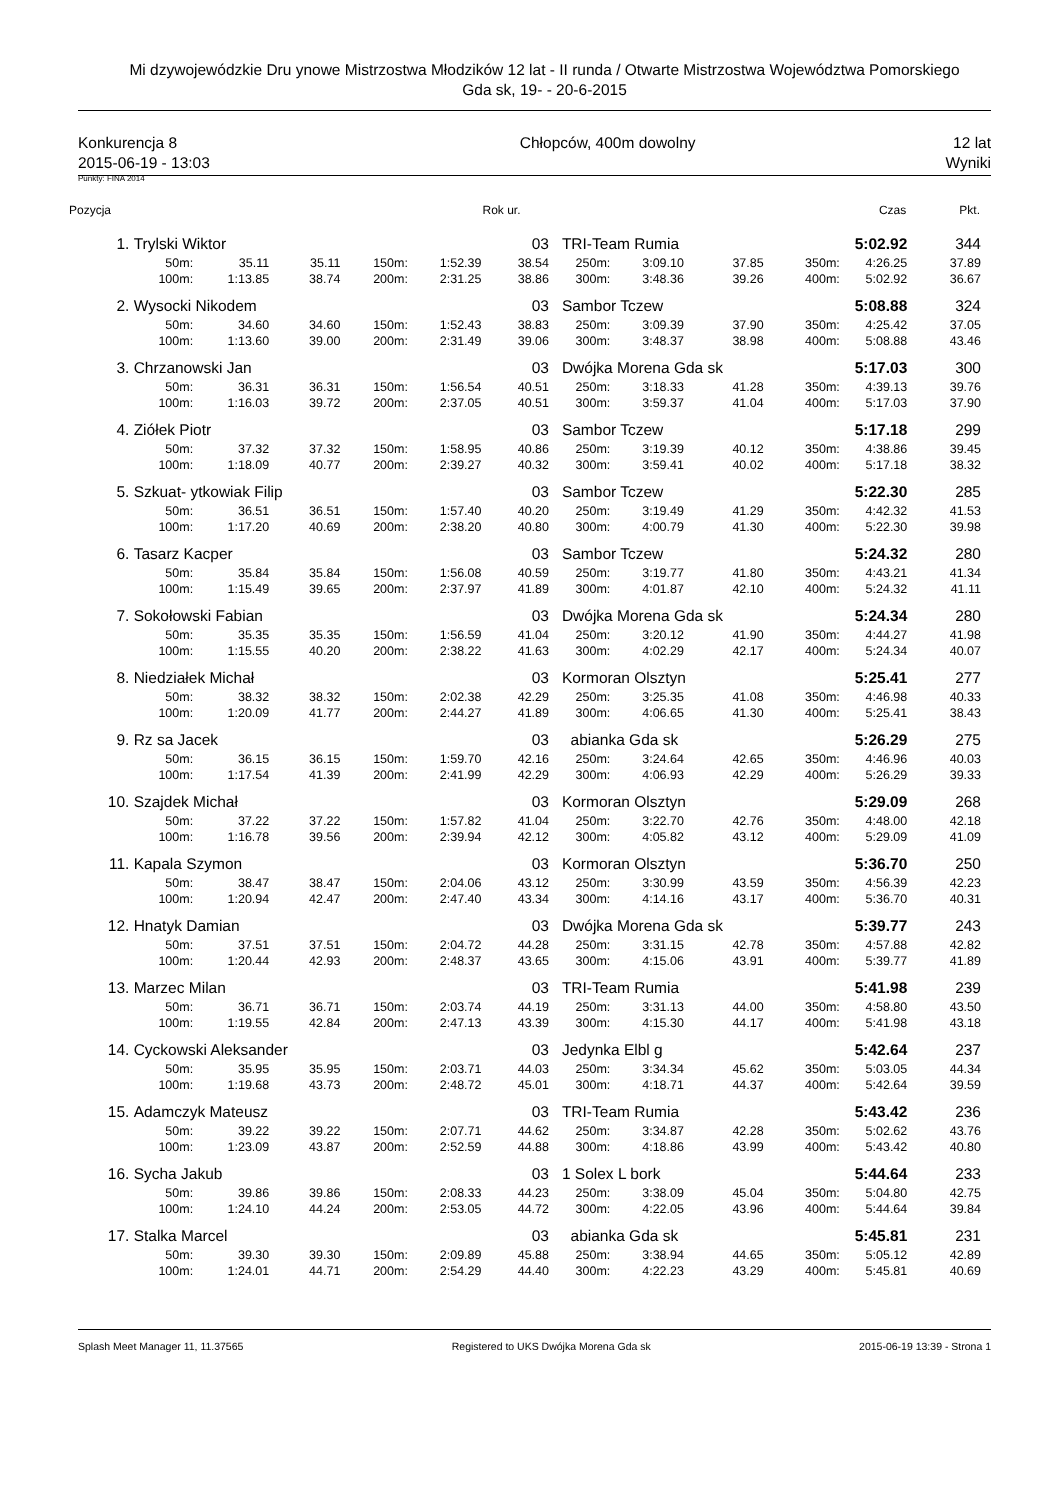Mi dzywojewódzkie Dru ynowe Mistrzostwa Młodzików 12 lat - II runda / Otwarte Mistrzostwa Województwa Pomorskiego
Gda sk, 19- - 20-6-2015
Konkurencja 8
2015-06-19 - 13:03
Chłopców, 400m dowolny 12 lat
Wyniki
Punkty: FINA 2014
| Pozycja | | | | | | Rok ur. | | | | Czas | | Pkt. |
| --- | --- | --- | --- | --- | --- | --- | --- | --- | --- | --- | --- | --- |
| 1. | Trylski Wiktor | | | | | 03 | TRI-Team Rumia | | | | 5:02.92 | 344 |
| | 50m: | 35.11 | 35.11 | 150m: | 1:52.39 | 38.54 | 250m: | 3:09.10 | 37.85 | 350m: | 4:26.25 | 37.89 |
| | 100m: | 1:13.85 | 38.74 | 200m: | 2:31.25 | 38.86 | 300m: | 3:48.36 | 39.26 | 400m: | 5:02.92 | 36.67 |
| 2. | Wysocki Nikodem | | | | | 03 | Sambor Tczew | | | | 5:08.88 | 324 |
| | 50m: | 34.60 | 34.60 | 150m: | 1:52.43 | 38.83 | 250m: | 3:09.39 | 37.90 | 350m: | 4:25.42 | 37.05 |
| | 100m: | 1:13.60 | 39.00 | 200m: | 2:31.49 | 39.06 | 300m: | 3:48.37 | 38.98 | 400m: | 5:08.88 | 43.46 |
| 3. | Chrzanowski Jan | | | | | 03 | Dwójka Morena Gda sk | | | | 5:17.03 | 300 |
| | 50m: | 36.31 | 36.31 | 150m: | 1:56.54 | 40.51 | 250m: | 3:18.33 | 41.28 | 350m: | 4:39.13 | 39.76 |
| | 100m: | 1:16.03 | 39.72 | 200m: | 2:37.05 | 40.51 | 300m: | 3:59.37 | 41.04 | 400m: | 5:17.03 | 37.90 |
| 4. | Ziółek Piotr | | | | | 03 | Sambor Tczew | | | | 5:17.18 | 299 |
| | 50m: | 37.32 | 37.32 | 150m: | 1:58.95 | 40.86 | 250m: | 3:19.39 | 40.12 | 350m: | 4:38.86 | 39.45 |
| | 100m: | 1:18.09 | 40.77 | 200m: | 2:39.27 | 40.32 | 300m: | 3:59.41 | 40.02 | 400m: | 5:17.18 | 38.32 |
| 5. | Szkuat- ytkowiak Filip | | | | | 03 | Sambor Tczew | | | | 5:22.30 | 285 |
| | 50m: | 36.51 | 36.51 | 150m: | 1:57.40 | 40.20 | 250m: | 3:19.49 | 41.29 | 350m: | 4:42.32 | 41.53 |
| | 100m: | 1:17.20 | 40.69 | 200m: | 2:38.20 | 40.80 | 300m: | 4:00.79 | 41.30 | 400m: | 5:22.30 | 39.98 |
| 6. | Tasarz Kacper | | | | | 03 | Sambor Tczew | | | | 5:24.32 | 280 |
| | 50m: | 35.84 | 35.84 | 150m: | 1:56.08 | 40.59 | 250m: | 3:19.77 | 41.80 | 350m: | 4:43.21 | 41.34 |
| | 100m: | 1:15.49 | 39.65 | 200m: | 2:37.97 | 41.89 | 300m: | 4:01.87 | 42.10 | 400m: | 5:24.32 | 41.11 |
| 7. | Sokołowski Fabian | | | | | 03 | Dwójka Morena Gda sk | | | | 5:24.34 | 280 |
| | 50m: | 35.35 | 35.35 | 150m: | 1:56.59 | 41.04 | 250m: | 3:20.12 | 41.90 | 350m: | 4:44.27 | 41.98 |
| | 100m: | 1:15.55 | 40.20 | 200m: | 2:38.22 | 41.63 | 300m: | 4:02.29 | 42.17 | 400m: | 5:24.34 | 40.07 |
| 8. | Niedziałek Michał | | | | | 03 | Kormoran Olsztyn | | | | 5:25.41 | 277 |
| | 50m: | 38.32 | 38.32 | 150m: | 2:02.38 | 42.29 | 250m: | 3:25.35 | 41.08 | 350m: | 4:46.98 | 40.33 |
| | 100m: | 1:20.09 | 41.77 | 200m: | 2:44.27 | 41.89 | 300m: | 4:06.65 | 41.30 | 400m: | 5:25.41 | 38.43 |
| 9. | Rz sa Jacek | | | | | 03 | abianka Gda sk | | | | 5:26.29 | 275 |
| | 50m: | 36.15 | 36.15 | 150m: | 1:59.70 | 42.16 | 250m: | 3:24.64 | 42.65 | 350m: | 4:46.96 | 40.03 |
| | 100m: | 1:17.54 | 41.39 | 200m: | 2:41.99 | 42.29 | 300m: | 4:06.93 | 42.29 | 400m: | 5:26.29 | 39.33 |
| 10. | Szajdek Michał | | | | | 03 | Kormoran Olsztyn | | | | 5:29.09 | 268 |
| | 50m: | 37.22 | 37.22 | 150m: | 1:57.82 | 41.04 | 250m: | 3:22.70 | 42.76 | 350m: | 4:48.00 | 42.18 |
| | 100m: | 1:16.78 | 39.56 | 200m: | 2:39.94 | 42.12 | 300m: | 4:05.82 | 43.12 | 400m: | 5:29.09 | 41.09 |
| 11. | Kapala Szymon | | | | | 03 | Kormoran Olsztyn | | | | 5:36.70 | 250 |
| | 50m: | 38.47 | 38.47 | 150m: | 2:04.06 | 43.12 | 250m: | 3:30.99 | 43.59 | 350m: | 4:56.39 | 42.23 |
| | 100m: | 1:20.94 | 42.47 | 200m: | 2:47.40 | 43.34 | 300m: | 4:14.16 | 43.17 | 400m: | 5:36.70 | 40.31 |
| 12. | Hnatyk Damian | | | | | 03 | Dwójka Morena Gda sk | | | | 5:39.77 | 243 |
| | 50m: | 37.51 | 37.51 | 150m: | 2:04.72 | 44.28 | 250m: | 3:31.15 | 42.78 | 350m: | 4:57.88 | 42.82 |
| | 100m: | 1:20.44 | 42.93 | 200m: | 2:48.37 | 43.65 | 300m: | 4:15.06 | 43.91 | 400m: | 5:39.77 | 41.89 |
| 13. | Marzec Milan | | | | | 03 | TRI-Team Rumia | | | | 5:41.98 | 239 |
| | 50m: | 36.71 | 36.71 | 150m: | 2:03.74 | 44.19 | 250m: | 3:31.13 | 44.00 | 350m: | 4:58.80 | 43.50 |
| | 100m: | 1:19.55 | 42.84 | 200m: | 2:47.13 | 43.39 | 300m: | 4:15.30 | 44.17 | 400m: | 5:41.98 | 43.18 |
| 14. | Cyckowski Aleksander | | | | | 03 | Jedynka Elbl g | | | | 5:42.64 | 237 |
| | 50m: | 35.95 | 35.95 | 150m: | 2:03.71 | 44.03 | 250m: | 3:34.34 | 45.62 | 350m: | 5:03.05 | 44.34 |
| | 100m: | 1:19.68 | 43.73 | 200m: | 2:48.72 | 45.01 | 300m: | 4:18.71 | 44.37 | 400m: | 5:42.64 | 39.59 |
| 15. | Adamczyk Mateusz | | | | | 03 | TRI-Team Rumia | | | | 5:43.42 | 236 |
| | 50m: | 39.22 | 39.22 | 150m: | 2:07.71 | 44.62 | 250m: | 3:34.87 | 42.28 | 350m: | 5:02.62 | 43.76 |
| | 100m: | 1:23.09 | 43.87 | 200m: | 2:52.59 | 44.88 | 300m: | 4:18.86 | 43.99 | 400m: | 5:43.42 | 40.80 |
| 16. | Sycha Jakub | | | | | 03 | 1 Solex L bork | | | | 5:44.64 | 233 |
| | 50m: | 39.86 | 39.86 | 150m: | 2:08.33 | 44.23 | 250m: | 3:38.09 | 45.04 | 350m: | 5:04.80 | 42.75 |
| | 100m: | 1:24.10 | 44.24 | 200m: | 2:53.05 | 44.72 | 300m: | 4:22.05 | 43.96 | 400m: | 5:44.64 | 39.84 |
| 17. | Stalka Marcel | | | | | 03 | abianka Gda sk | | | | 5:45.81 | 231 |
| | 50m: | 39.30 | 39.30 | 150m: | 2:09.89 | 45.88 | 250m: | 3:38.94 | 44.65 | 350m: | 5:05.12 | 42.89 |
| | 100m: | 1:24.01 | 44.71 | 200m: | 2:54.29 | 44.40 | 300m: | 4:22.23 | 43.29 | 400m: | 5:45.81 | 40.69 |
Splash Meet Manager 11, 11.37565 Registered to UKS Dwójka Morena Gda sk 2015-06-19 13:39 - Strona 1